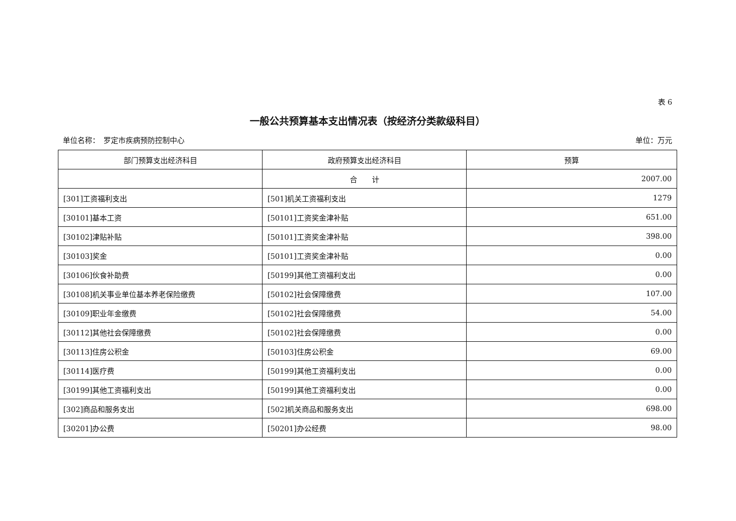表 6
一般公共预算基本支出情况表（按经济分类款级科目）
单位名称：　罗定市疾病预防控制中心 单位：万元
| 部门预算支出经济科目 | 政府预算支出经济科目 | 预算 |
| --- | --- | --- |
| | 合 计 | 2007.00 |
| [301]工资福利支出 | [501]机关工资福利支出 | 1279 |
| [30101]基本工资 | [50101]工资奖金津补贴 | 651.00 |
| [30102]津贴补贴 | [50101]工资奖金津补贴 | 398.00 |
| [30103]奖金 | [50101]工资奖金津补贴 | 0.00 |
| [30106]伙食补助费 | [50199]其他工资福利支出 | 0.00 |
| [30108]机关事业单位基本养老保险缴费 | [50102]社会保障缴费 | 107.00 |
| [30109]职业年金缴费 | [50102]社会保障缴费 | 54.00 |
| [30112]其他社会保障缴费 | [50102]社会保障缴费 | 0.00 |
| [30113]住房公积金 | [50103]住房公积金 | 69.00 |
| [30114]医疗费 | [50199]其他工资福利支出 | 0.00 |
| [30199]其他工资福利支出 | [50199]其他工资福利支出 | 0.00 |
| [302]商品和服务支出 | [502]机关商品和服务支出 | 698.00 |
| [30201]办公费 | [50201]办公经费 | 98.00 |